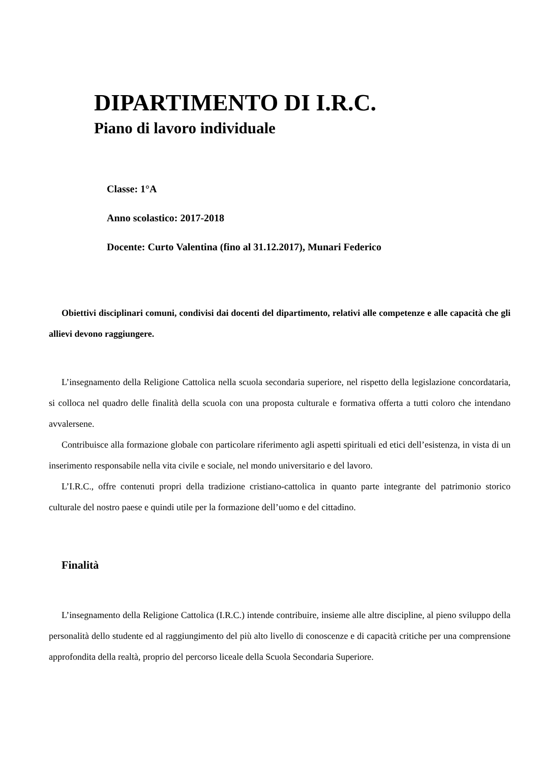DIPARTIMENTO DI I.R.C.
Piano di lavoro individuale
Classe: 1°A
Anno scolastico: 2017-2018
Docente: Curto Valentina (fino al 31.12.2017), Munari Federico
Obiettivi disciplinari comuni, condivisi dai docenti del dipartimento, relativi alle competenze e alle capacità che gli allievi devono raggiungere.
L’insegnamento della Religione Cattolica nella scuola secondaria superiore, nel rispetto della legislazione concordataria, si colloca nel quadro delle finalità della scuola con una proposta culturale e formativa offerta a tutti coloro che intendano avvalersene.
Contribuisce alla formazione globale con particolare riferimento agli aspetti spirituali ed etici dell’esistenza, in vista di un inserimento responsabile nella vita civile e sociale, nel mondo universitario e del lavoro.
L’I.R.C., offre contenuti propri della tradizione cristiano-cattolica in quanto parte integrante del patrimonio storico culturale del nostro paese e quindi utile per la formazione dell’uomo e del cittadino.
Finalità
L’insegnamento della Religione Cattolica (I.R.C.) intende contribuire, insieme alle altre discipline, al pieno sviluppo della personalità dello studente ed al raggiungimento del più alto livello di conoscenze e di capacità critiche per una comprensione approfondita della realtà, proprio del percorso liceale della Scuola Secondaria Superiore.